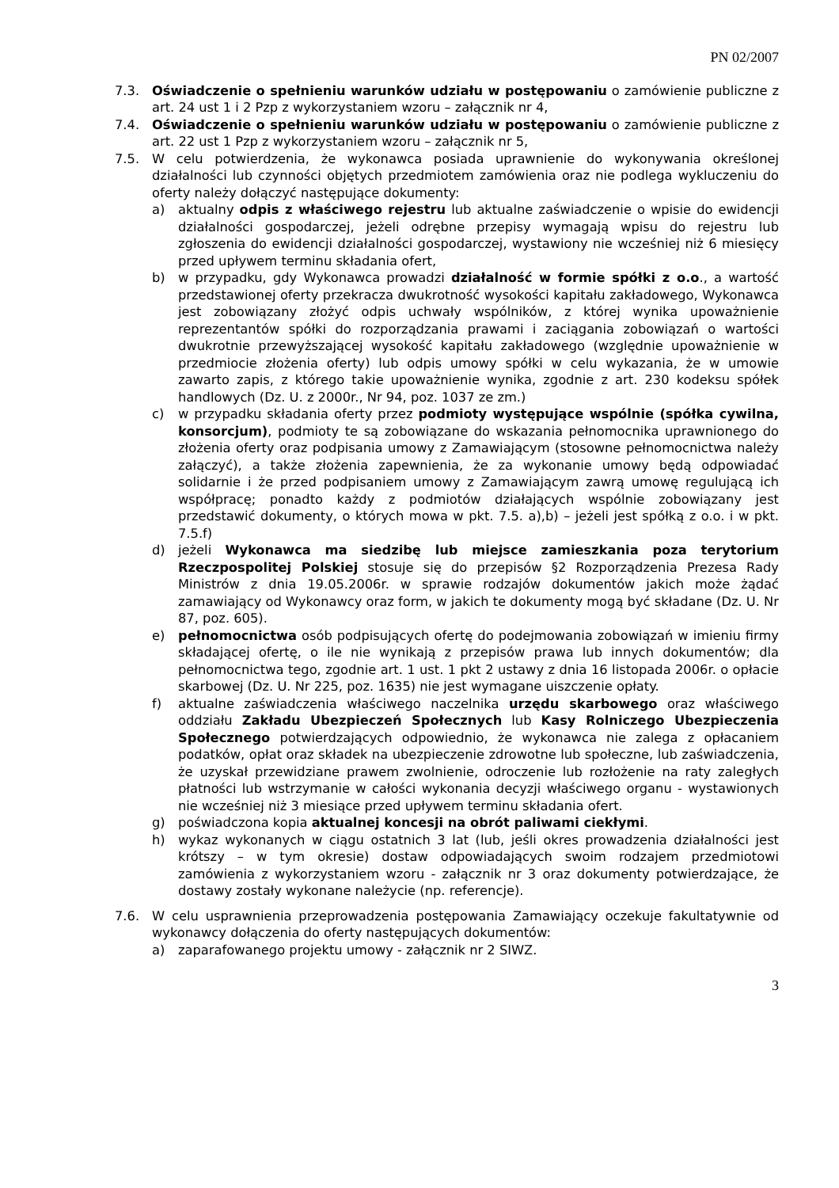PN 02/2007
7.3. Oświadczenie o spełnieniu warunków udziału w postępowaniu o zamówienie publiczne z art. 24 ust 1 i 2 Pzp z wykorzystaniem wzoru – załącznik nr 4,
7.4. Oświadczenie o spełnieniu warunków udziału w postępowaniu o zamówienie publiczne z art. 22 ust 1 Pzp z wykorzystaniem wzoru – załącznik nr 5,
7.5. W celu potwierdzenia, że wykonawca posiada uprawnienie do wykonywania określonej działalności lub czynności objętych przedmiotem zamówienia oraz nie podlega wykluczeniu do oferty należy dołączyć następujące dokumenty:
a) aktualny odpis z właściwego rejestru lub aktualne zaświadczenie o wpisie do ewidencji działalności gospodarczej, jeżeli odrębne przepisy wymagają wpisu do rejestru lub zgłoszenia do ewidencji działalności gospodarczej, wystawiony nie wcześniej niż 6 miesięcy przed upływem terminu składania ofert,
b) w przypadku, gdy Wykonawca prowadzi działalność w formie spółki z o.o., a wartość przedstawionej oferty przekracza dwukrotność wysokości kapitału zakładowego, Wykonawca jest zobowiązany złożyć odpis uchwały wspólników, z której wynika upoważnienie reprezentantów spółki do rozporządzania prawami i zaciągania zobowiązań o wartości dwukrotnie przewyższającej wysokość kapitału zakładowego (względnie upoważnienie w przedmiocie złożenia oferty) lub odpis umowy spółki w celu wykazania, że w umowie zawarto zapis, z którego takie upoważnienie wynika, zgodnie z art. 230 kodeksu spółek handlowych (Dz. U. z 2000r., Nr 94, poz. 1037 ze zm.)
c) w przypadku składania oferty przez podmioty występujące wspólnie (spółka cywilna, konsorcjum), podmioty te są zobowiązane do wskazania pełnomocnika uprawnionego do złożenia oferty oraz podpisania umowy z Zamawiającym (stosowne pełnomocnictwa należy załączyć), a także złożenia zapewnienia, że za wykonanie umowy będą odpowiadać solidarnie i że przed podpisaniem umowy z Zamawiającym zawrą umowę regulującą ich współpracę; ponadto każdy z podmiotów działających wspólnie zobowiązany jest przedstawić dokumenty, o których mowa w pkt. 7.5. a),b) – jeżeli jest spółką z o.o. i w pkt. 7.5.f)
d) jeżeli Wykonawca ma siedzibę lub miejsce zamieszkania poza terytorium Rzeczpospolitej Polskiej stosuje się do przepisów §2 Rozporządzenia Prezesa Rady Ministrów z dnia 19.05.2006r. w sprawie rodzajów dokumentów jakich może żądać zamawiający od Wykonawcy oraz form, w jakich te dokumenty mogą być składane (Dz. U. Nr 87, poz. 605).
e) pełnomocnictwa osób podpisujących ofertę do podejmowania zobowiązań w imieniu firmy składającej ofertę, o ile nie wynikają z przepisów prawa lub innych dokumentów; dla pełnomocnictwa tego, zgodnie art. 1 ust. 1 pkt 2 ustawy z dnia 16 listopada 2006r. o opłacie skarbowej (Dz. U. Nr 225, poz. 1635) nie jest wymagane uiszczenie opłaty.
f) aktualne zaświadczenia właściwego naczelnika urzędu skarbowego oraz właściwego oddziału Zakładu Ubezpieczeń Społecznych lub Kasy Rolniczego Ubezpieczenia Społecznego potwierdzających odpowiednio, że wykonawca nie zalega z opłacaniem podatków, opłat oraz składek na ubezpieczenie zdrowotne lub społeczne, lub zaświadczenia, że uzyskał przewidziane prawem zwolnienie, odroczenie lub rozłożenie na raty zaległych płatności lub wstrzymanie w całości wykonania decyzji właściwego organu - wystawionych nie wcześniej niż 3 miesiące przed upływem terminu składania ofert.
g) poświadczona kopia aktualnej koncesji na obrót paliwami ciekłymi.
h) wykaz wykonanych w ciągu ostatnich 3 lat (lub, jeśli okres prowadzenia działalności jest krótszy – w tym okresie) dostaw odpowiadających swoim rodzajem przedmiotowi zamówienia z wykorzystaniem wzoru - załącznik nr 3 oraz dokumenty potwierdzające, że dostawy zostały wykonane należycie (np. referencje).
7.6. W celu usprawnienia przeprowadzenia postępowania Zamawiający oczekuje fakultatywnie od wykonawcy dołączenia do oferty następujących dokumentów:
a) zaparafowanego projektu umowy - załącznik nr 2 SIWZ.
3